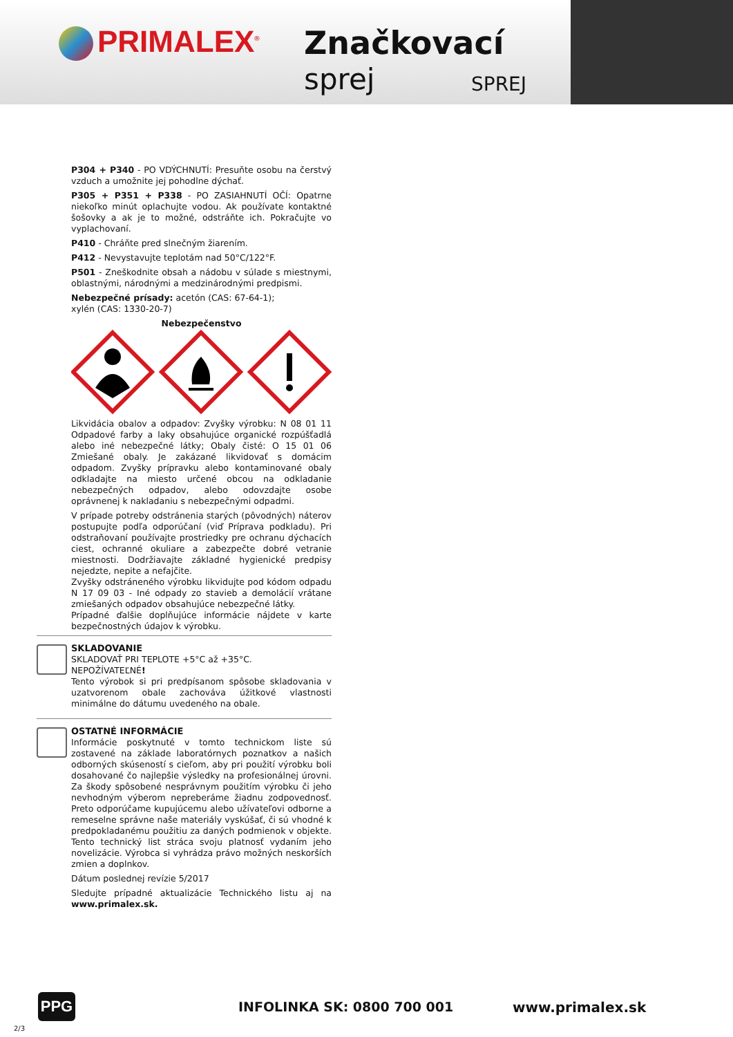PRIMALEX<sup>®</sup> Značkovací
sprej SPREJ
P304 + P340 - PO VDÝCHNUTÍ: Presuňte osobu na čerstvý vzduch a umožnite jej pohodlne dýchať.
P305 + P351 + P338 - PO ZASIAHNUTÍ OČÍ: Opatrne niekoľko minút oplachujte vodou. Ak používate kontaktné šošovky a ak je to možné, odstráňte ich. Pokračujte vo vyplachovaní.
P410 - Chráňte pred slnečným žiarením.
P412 - Nevystavujte teplotám nad 50°C/122°F.
P501 - Zneškodnite obsah a nádobu v súlade s miestnymi, oblastnými, národnými a medzinárodnými predpismi.
Nebezpečné prísady: acetón (CAS: 67-64-1);
xylén (CAS: 1330-20-7)
Nebezpečenstvo
Likvidácia obalov a odpadov: Zvyšky výrobku: N 08 01 11 Odpadové farby a laky obsahujúce organické rozpúšťadlá alebo iné nebezpečné látky; Obaly čisté: O 15 01 06 Zmiešané obaly. Je zakázané likvidovať s domácim odpadom. Zvyšky prípravku alebo kontaminované obaly odkladajte na miesto určené obcou na odkladanie nebezpečných odpadov, alebo odovzdajte osobe oprávnenej k nakladaniu s nebezpečnými odpadmi.
V prípade potreby odstránenia starých (pôvodných) náterov postupujte podľa odporúčaní (viď Príprava podkladu). Pri odstraňovaní používajte prostriedky pre ochranu dýchacích ciest, ochranné okuliare a zabezpečte dobré vetranie miestnosti. Dodržiavajte základné hygienické predpisy nejedzte, nepite a nefajčite.
Zvyšky odstráneného výrobku likvidujte pod kódom odpadu N 17 09 03 - Iné odpady zo stavieb a demolácií vrátane zmiešaných odpadov obsahujúce nebezpečné látky.
Prípadné ďalšie doplňujúce informácie nájdete v karte bezpečnostných údajov k výrobku.
SKLADOVANIE
SKLADOVAŤ PRI TEPLOTE +5°C až +35°C.
NEPOŽÍVATEĽNÉ!
Tento výrobok si pri predpísanom spôsobe skladovania v uzatvorenom obale zachováva úžitkové vlastnosti minimálne do dátumu uvedeného na obale.
OSTATNÉ INFORMÁCIE
Informácie poskytnuté v tomto technickom liste sú zostavené na základe laboratórnych poznatkov a našich odborných skúseností s cieľom, aby pri použití výrobku boli dosahované čo najlepšie výsledky na profesionálnej úrovni. Za škody spôsobené nesprávnym použitím výrobku či jeho nevhodným výberom nepreberáme žiadnu zodpovednosť. Preto odporúčame kupujúcemu alebo užívateľovi odborne a remeselne správne naše materiály vyskúšať, či sú vhodné k predpokladanému použitiu za daných podmienok v objekte. Tento technický list stráca svoju platnosť vydaním jeho novelizácie. Výrobca si vyhrádza právo možných neskorších zmien a doplnkov.
Dátum poslednej revízie 5/2017
Sledujte prípadné aktualizácie Technického listu aj na www.primalex.sk.
PPG INFOLINKA SK: 0800 700 001 www.primalex.sk
2/3